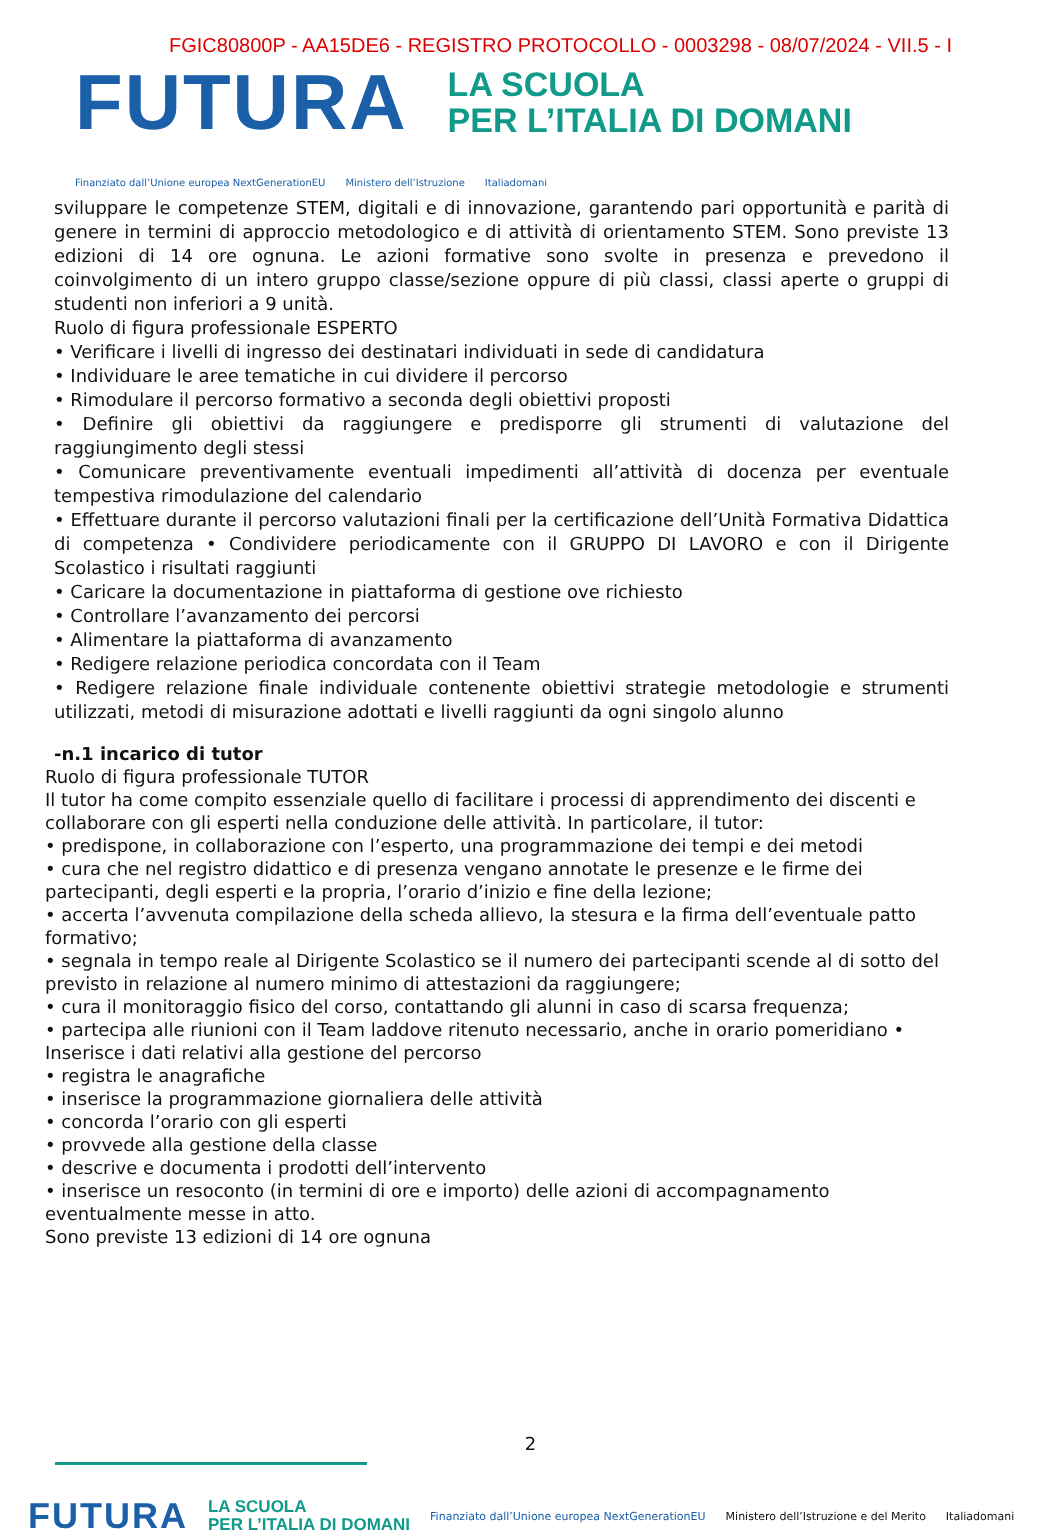FGIC80800P - AA15DE6 - REGISTRO PROTOCOLLO - 0003298 - 08/07/2024 - VII.5 - I
FUTURA
LA SCUOLA
PER L’ITALIA DI DOMANI
Finanziato dall’Unione europea NextGenerationEU Ministero dell’Istruzione Italiadomani
sviluppare le competenze STEM, digitali e di innovazione, garantendo pari opportunità e parità di genere in termini di approccio metodologico e di attività di orientamento STEM. Sono previste 13 edizioni di 14 ore ognuna. Le azioni formative sono svolte in presenza e prevedono il coinvolgimento di un intero gruppo classe/sezione oppure di più classi, classi aperte o gruppi di studenti non inferiori a 9 unità.
Ruolo di figura professionale ESPERTO
• Verificare i livelli di ingresso dei destinatari individuati in sede di candidatura
• Individuare le aree tematiche in cui dividere il percorso
• Rimodulare il percorso formativo a seconda degli obiettivi proposti
• Definire gli obiettivi da raggiungere e predisporre gli strumenti di valutazione del raggiungimento degli stessi
• Comunicare preventivamente eventuali impedimenti all’attività di docenza per eventuale tempestiva rimodulazione del calendario
• Effettuare durante il percorso valutazioni finali per la certificazione dell’Unità Formativa Didattica di competenza • Condividere periodicamente con il GRUPPO DI LAVORO e con il Dirigente Scolastico i risultati raggiunti
• Caricare la documentazione in piattaforma di gestione ove richiesto
• Controllare l’avanzamento dei percorsi
• Alimentare la piattaforma di avanzamento
• Redigere relazione periodica concordata con il Team
• Redigere relazione finale individuale contenente obiettivi strategie metodologie e strumenti utilizzati, metodi di misurazione adottati e livelli raggiunti da ogni singolo alunno
-n.1 incarico di tutor
Ruolo di figura professionale TUTOR
Il tutor ha come compito essenziale quello di facilitare i processi di apprendimento dei discenti e collaborare con gli esperti nella conduzione delle attività. In particolare, il tutor:
• predispone, in collaborazione con l’esperto, una programmazione dei tempi e dei metodi
• cura che nel registro didattico e di presenza vengano annotate le presenze e le firme dei partecipanti, degli esperti e la propria, l’orario d’inizio e fine della lezione;
• accerta l’avvenuta compilazione della scheda allievo, la stesura e la firma dell’eventuale patto formativo;
• segnala in tempo reale al Dirigente Scolastico se il numero dei partecipanti scende al di sotto del previsto in relazione al numero minimo di attestazioni da raggiungere;
• cura il monitoraggio fisico del corso, contattando gli alunni in caso di scarsa frequenza;
• partecipa alle riunioni con il Team laddove ritenuto necessario, anche in orario pomeridiano • Inserisce i dati relativi alla gestione del percorso
• registra le anagrafiche
• inserisce la programmazione giornaliera delle attività
• concorda l’orario con gli esperti
• provvede alla gestione della classe
• descrive e documenta i prodotti dell’intervento
• inserisce un resoconto (in termini di ore e importo) delle azioni di accompagnamento eventualmente messe in atto.
Sono previste 13 edizioni di 14 ore ognuna
2
FUTURA
LA SCUOLA
PER L’ITALIA DI DOMANI
Finanziato dall’Unione europea NextGenerationEU Ministero dell’Istruzione e del Merito Italiadomani